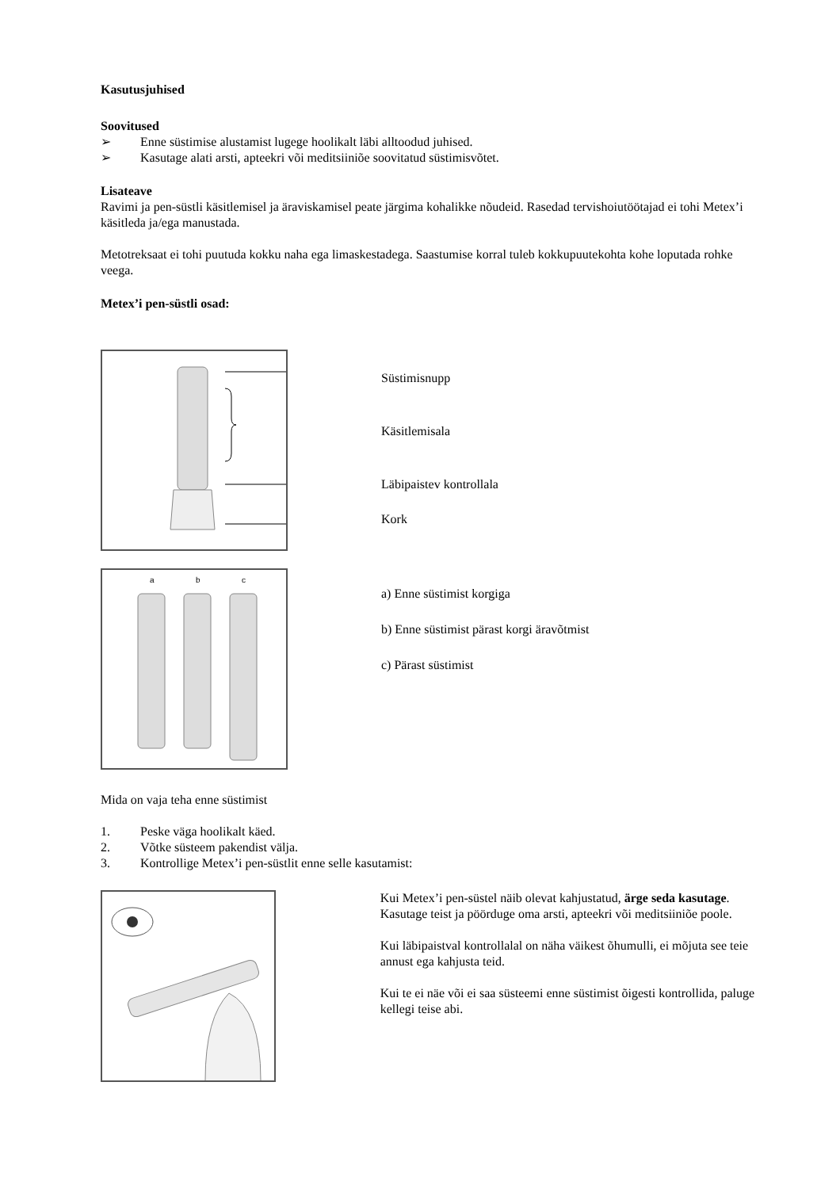Kasutusjuhised
Soovitused
➢ Enne süstimise alustamist lugege hoolikalt läbi alltoodud juhised.
➢ Kasutage alati arsti, apteekri või meditsiiniõe soovitatud süstimisvõtet.
Lisateave
Ravimi ja pen-süstli käsitlemisel ja äraviskamisel peate järgima kohalikke nõudeid. Rasedad tervishoiutöötajad ei tohi Metex’i käsitleda ja/ega manustada.
Metotreksaat ei tohi puutuda kokku naha ega limaskestadega. Saastumise korral tuleb kokkupuutekohta kohe loputada rohke veega.
Metex’i pen-süstli osad:
Süstimisnupp
Käsitlemisala
Läbipaistev kontrollala
Kork
a
b
c
a) Enne süstimist korgiga
b) Enne süstimist pärast korgi äravõtmist
c) Pärast süstimist
Mida on vaja teha enne süstimist
1. Peske väga hoolikalt käed.
2. Võtke süsteem pakendist välja.
3. Kontrollige Metex’i pen-süstlit enne selle kasutamist:
Kui Metex’i pen-süstel näib olevat kahjustatud, ärge seda kasutage. Kasutage teist ja pöörduge oma arsti, apteekri või meditsiiniõe poole.
Kui läbipaistval kontrollalal on näha väikest õhumulli, ei mõjuta see teie annust ega kahjusta teid.
Kui te ei näe või ei saa süsteemi enne süstimist õigesti kontrollida, paluge kellegi teise abi.